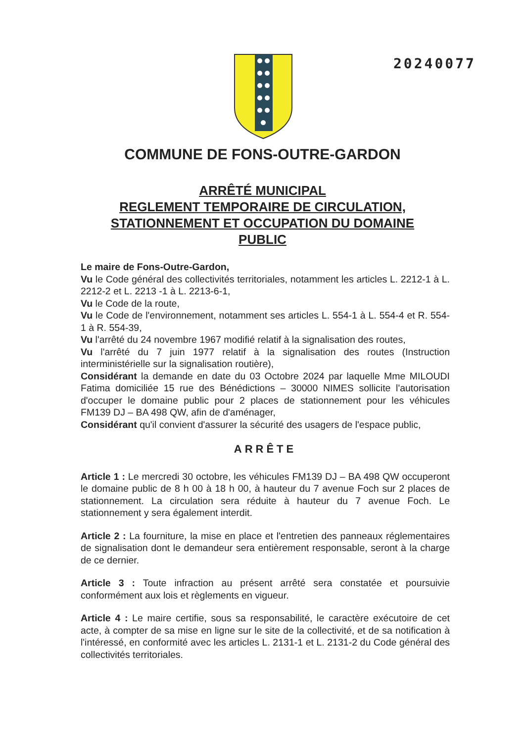20240077
COMMUNE DE FONS-OUTRE-GARDON
ARRÊTÉ MUNICIPAL
REGLEMENT TEMPORAIRE DE CIRCULATION,
STATIONNEMENT ET OCCUPATION DU DOMAINE
PUBLIC
Le maire de Fons-Outre-Gardon,
Vu le Code général des collectivités territoriales, notamment les articles L. 2212-1 à L. 2212-2 et L. 2213 -1 à L. 2213-6-1,
Vu le Code de la route,
Vu le Code de l'environnement, notamment ses articles L. 554-1 à L. 554-4 et R. 554-1 à R. 554-39,
Vu l'arrêté du 24 novembre 1967 modifié relatif à la signalisation des routes,
Vu l'arrêté du 7 juin 1977 relatif à la signalisation des routes (Instruction interministérielle sur la signalisation routière),
Considérant la demande en date du 03 Octobre 2024 par laquelle Mme MILOUDI Fatima domiciliée 15 rue des Bénédictions – 30000 NIMES sollicite l'autorisation d'occuper le domaine public pour 2 places de stationnement pour les véhicules FM139 DJ – BA 498 QW, afin de d'aménager,
Considérant qu'il convient d'assurer la sécurité des usagers de l'espace public,
ARRÊTE
Article 1 : Le mercredi 30 octobre, les véhicules FM139 DJ – BA 498 QW occuperont le domaine public de 8 h 00 à 18 h 00, à hauteur du 7 avenue Foch sur 2 places de stationnement. La circulation sera réduite à hauteur du 7 avenue Foch. Le stationnement y sera également interdit.
Article 2 : La fourniture, la mise en place et l'entretien des panneaux réglementaires de signalisation dont le demandeur sera entièrement responsable, seront à la charge de ce dernier.
Article 3 : Toute infraction au présent arrêté sera constatée et poursuivie conformément aux lois et règlements en vigueur.
Article 4 : Le maire certifie, sous sa responsabilité, le caractère exécutoire de cet acte, à compter de sa mise en ligne sur le site de la collectivité, et de sa notification à l'intéressé, en conformité avec les articles L. 2131-1 et L. 2131-2 du Code général des collectivités territoriales.